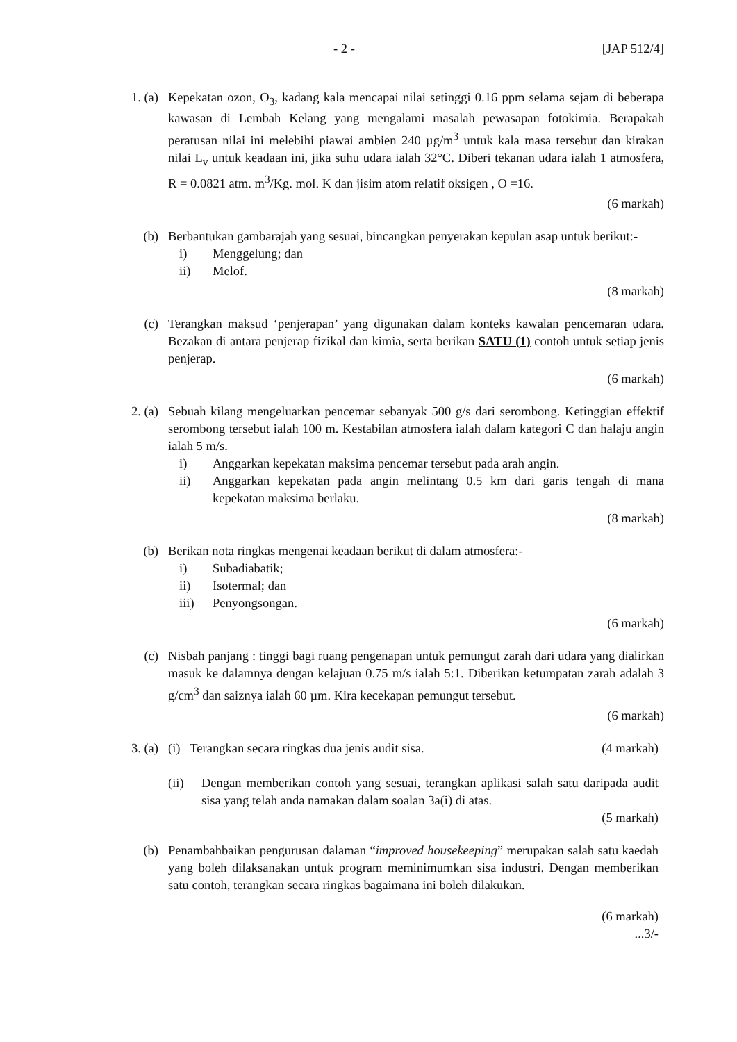- 2 - [JAP 512/4]
1. (a) Kepekatan ozon, O<sub>3</sub>, kadang kala mencapai nilai setinggi 0.16 ppm selama sejam di beberapa kawasan di Lembah Kelang yang mengalami masalah pewasapan fotokimia. Berapakah peratusan nilai ini melebihi piawai ambien 240 µg/m<sup>3</sup> untuk kala masa tersebut dan kirakan nilai L<sub>v</sub> untuk keadaan ini, jika suhu udara ialah 32°C. Diberi tekanan udara ialah 1 atmosfera, R = 0.0821 atm. m<sup>3</sup>/Kg. mol. K dan jisim atom relatif oksigen , O =16.
(6 markah)
(b) Berbantukan gambarajah yang sesuai, bincangkan penyerakan kepulan asap untuk berikut:-
i) Menggelung; dan
ii) Melof.
(8 markah)
(c) Terangkan maksud ‘penjerapan’ yang digunakan dalam konteks kawalan pencemaran udara. Bezakan di antara penjerap fizikal dan kimia, serta berikan SATU (1) contoh untuk setiap jenis penjerap.
(6 markah)
2. (a) Sebuah kilang mengeluarkan pencemar sebanyak 500 g/s dari serombong. Ketinggian effektif serombong tersebut ialah 100 m. Kestabilan atmosfera ialah dalam kategori C dan halaju angin ialah 5 m/s.
i) Anggarkan kepekatan maksima pencemar tersebut pada arah angin.
ii) Anggarkan kepekatan pada angin melintang 0.5 km dari garis tengah di mana kepekatan maksima berlaku.
(8 markah)
(b) Berikan nota ringkas mengenai keadaan berikut di dalam atmosfera:-
i) Subadiabatik;
ii) Isotermal; dan
iii) Penyongsongan.
(6 markah)
(c) Nisbah panjang : tinggi bagi ruang pengenapan untuk pemungut zarah dari udara yang dialirkan masuk ke dalamnya dengan kelajuan 0.75 m/s ialah 5:1. Diberikan ketumpatan zarah adalah 3 g/cm<sup>3</sup> dan saiznya ialah 60 µm. Kira kecekapan pemungut tersebut.
(6 markah)
3. (a) (i) Terangkan secara ringkas dua jenis audit sisa. (4 markah)
(ii) Dengan memberikan contoh yang sesuai, terangkan aplikasi salah satu daripada audit sisa yang telah anda namakan dalam soalan 3a(i) di atas.
(5 markah)
(b) Penambahbaikan pengurusan dalaman “improved housekeeping” merupakan salah satu kaedah yang boleh dilaksanakan untuk program meminimumkan sisa industri. Dengan memberikan satu contoh, terangkan secara ringkas bagaimana ini boleh dilakukan.
(6 markah)
...3/-